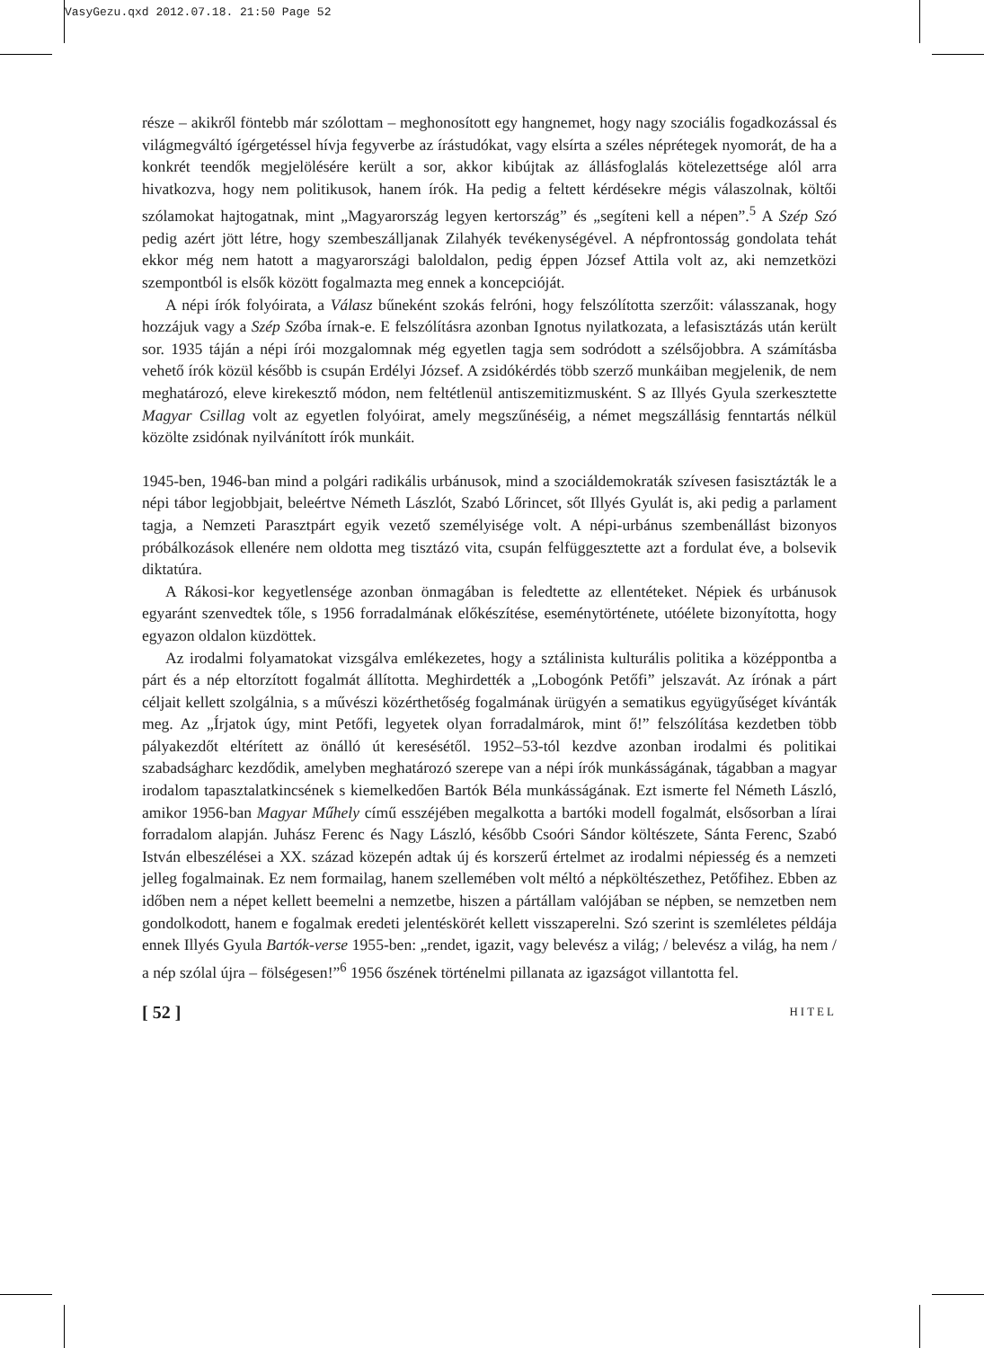VasyGezu.qxd 2012.07.18. 21:50 Page 52
része – akikről föntebb már szólottam – meghonosított egy hangnemet, hogy nagy szociális fogadkozással és világmegváltó ígérgetéssel hívja fegyverbe az írástudókat, vagy elsírta a széles néprétegek nyomorát, de ha a konkrét teendők megjelölésére került a sor, akkor kibújtak az állásfoglalás kötelezettsége alól arra hivatkozva, hogy nem politikusok, hanem írók. Ha pedig a feltett kérdésekre mégis válaszolnak, költői szólamokat hajtogatnak, mint „Magyarország legyen kertország” és „segíteni kell a népen”.<sup>5</sup> A Szép Szó pedig azért jött létre, hogy szembeszálljanak Zilahyék tevékenységével. A népfrontosság gondolata tehát ekkor még nem hatott a magyarországi baloldalon, pedig éppen József Attila volt az, aki nemzetközi szempontból is elsők között fogalmazta meg ennek a koncepcióját.
A népi írók folyóirata, a Válasz bűneként szokás felróni, hogy felszólította szerzőit: válasszanak, hogy hozzájuk vagy a Szép Szóba írnak-e. E felszólításra azonban Ignotus nyilatkozata, a lefasisztázás után került sor. 1935 táján a népi írói mozgalomnak még egyetlen tagja sem sodródott a szélsőjobbra. A számításba vehető írók közül később is csupán Erdélyi József. A zsidókérdés több szerző munkáiban megjelenik, de nem meghatározó, eleve kirekesztő módon, nem feltétlenül antiszemitizmusként. S az Illyés Gyula szerkesztette Magyar Csillag volt az egyetlen folyóirat, amely megszűnéséig, a német megszállásig fenntartás nélkül közölte zsidónak nyilvánított írók munkáit.
1945-ben, 1946-ban mind a polgári radikális urbánusok, mind a szociáldemokraták szívesen fasisztázták le a népi tábor legjobbjait, beleértve Németh Lászlót, Szabó Lőrincet, sőt Illyés Gyulát is, aki pedig a parlament tagja, a Nemzeti Parasztpárt egyik vezető személyisége volt. A népi-urbánus szembenállást bizonyos próbálkozások ellenére nem oldotta meg tisztázó vita, csupán felfüggesztette azt a fordulat éve, a bolsevik diktatúra.
A Rákosi-kor kegyetlensége azonban önmagában is feledtette az ellentéteket. Népiek és urbánusok egyaránt szenvedtek tőle, s 1956 forradalmának előkészítése, eseménytörténete, utóélete bizonyította, hogy egyazon oldalon küzdöttek.
Az irodalmi folyamatokat vizsgálva emlékezetes, hogy a sztálinista kulturális politika a középpontba a párt és a nép eltorzított fogalmát állította. Meghirdették a „Lobogónk Petőfi” jelszavát. Az írónak a párt céljait kellett szolgálnia, s a művészi közérthetőség fogalmának ürügyén a sematikus együgyűséget kívánták meg. Az „Írjatok úgy, mint Petőfi, legyetek olyan forradalmárok, mint ő!” felszólítása kezdetben több pályakezdőt eltérített az önálló út keresésétől. 1952–53-tól kezdve azonban irodalmi és politikai szabadságharc kezdődik, amelyben meghatározó szerepe van a népi írók munkásságának, tágabban a magyar irodalom tapasztalatkincsének s kiemelkedően Bartók Béla munkásságának. Ezt ismerte fel Németh László, amikor 1956-ban Magyar Műhely című esszéjében megalkotta a bartóki modell fogalmát, elsősorban a lírai forradalom alapján. Juhász Ferenc és Nagy László, később Csoóri Sándor költészete, Sánta Ferenc, Szabó István elbeszélései a XX. század közepén adtak új és korszerű értelmet az irodalmi népiesség és a nemzeti jelleg fogalmainak. Ez nem formailag, hanem szellemében volt méltó a népköltészethez, Petőfihez. Ebben az időben nem a népet kellett beemelni a nemzetbe, hiszen a pártállam valójában se népben, se nemzetben nem gondolkodott, hanem e fogalmak eredeti jelentéskörét kellett visszaperelni. Szó szerint is szemléletes példája ennek Illyés Gyula Bartók-verse 1955-ben: „rendet, igazit, vagy belevész a világ; / belevész a világ, ha nem / a nép szólal újra – fölségesen!”<sup>6</sup> 1956 őszének történelmi pillanata az igazságot villantotta fel.
[ 52 ] HITEL